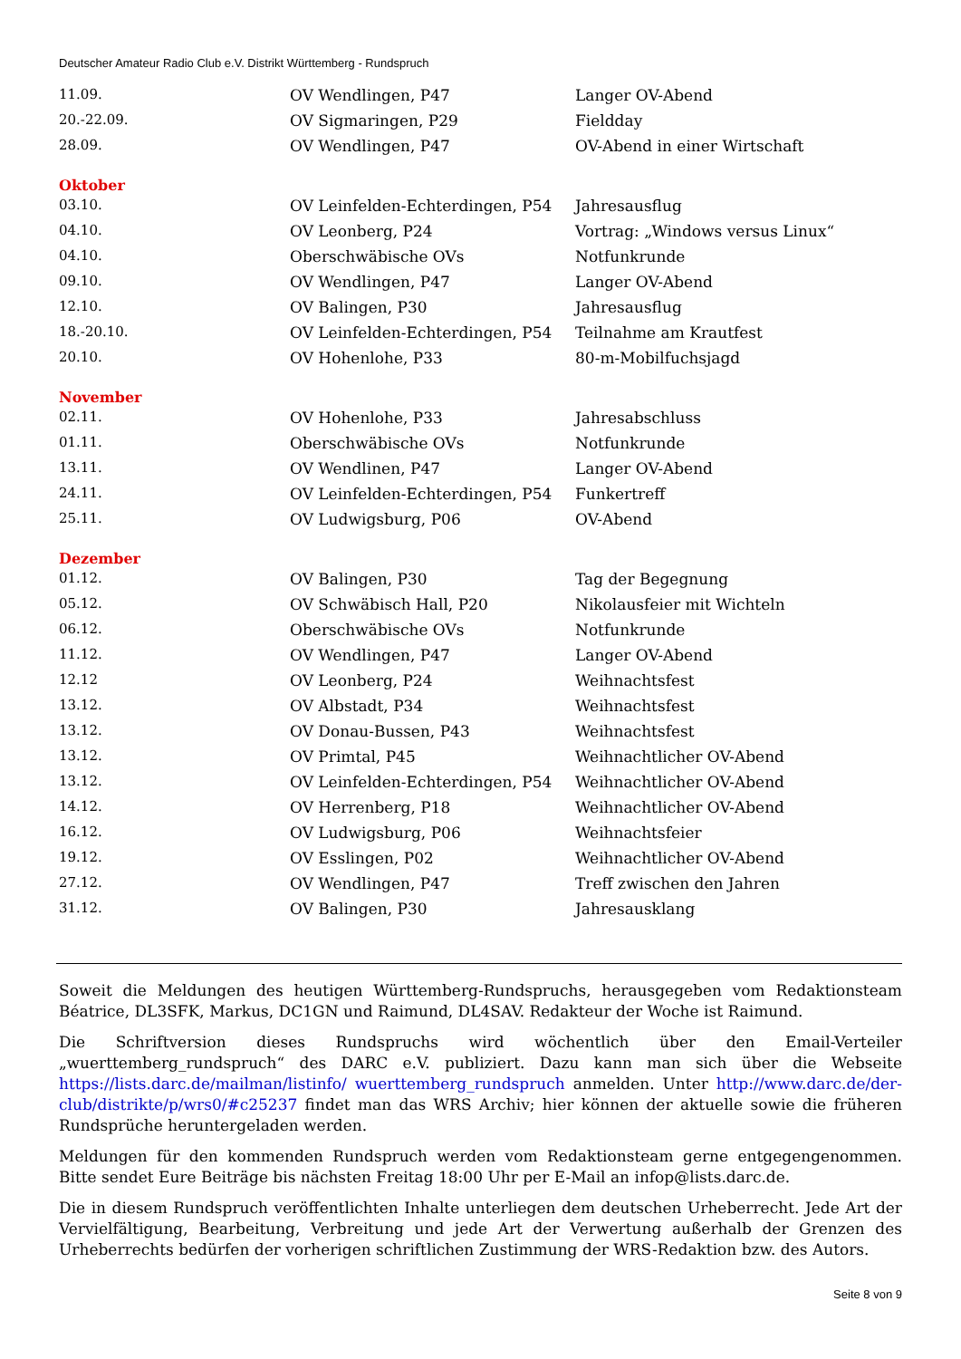Deutscher Amateur Radio Club e.V. Distrikt Württemberg - Rundspruch
| 11.09. | OV Wendlingen, P47 | Langer OV-Abend |
| 20.-22.09. | OV Sigmaringen, P29 | Fieldday |
| 28.09. | OV Wendlingen, P47 | OV-Abend in einer Wirtschaft |
| Oktober | | |
| 03.10. | OV Leinfelden-Echterdingen, P54 | Jahresausflug |
| 04.10. | OV Leonberg, P24 | Vortrag: „Windows versus Linux“ |
| 04.10. | Oberschwäbische OVs | Notfunkrunde |
| 09.10. | OV Wendlingen, P47 | Langer OV-Abend |
| 12.10. | OV Balingen, P30 | Jahresausflug |
| 18.-20.10. | OV Leinfelden-Echterdingen, P54 | Teilnahme am Krautfest |
| 20.10. | OV Hohenlohe, P33 | 80-m-Mobilfuchsjagd |
| November | | |
| 02.11. | OV Hohenlohe, P33 | Jahresabschluss |
| 01.11. | Oberschwäbische OVs | Notfunkrunde |
| 13.11. | OV Wendlinen, P47 | Langer OV-Abend |
| 24.11. | OV Leinfelden-Echterdingen, P54 | Funkertreff |
| 25.11. | OV Ludwigsburg, P06 | OV-Abend |
| Dezember | | |
| 01.12. | OV Balingen, P30 | Tag der Begegnung |
| 05.12. | OV Schwäbisch Hall, P20 | Nikolausfeier mit Wichteln |
| 06.12. | Oberschwäbische OVs | Notfunkrunde |
| 11.12. | OV Wendlingen, P47 | Langer OV-Abend |
| 12.12 | OV Leonberg, P24 | Weihnachtsfest |
| 13.12. | OV Albstadt, P34 | Weihnachtsfest |
| 13.12. | OV Donau-Bussen, P43 | Weihnachtsfest |
| 13.12. | OV Primtal, P45 | Weihnachtlicher OV-Abend |
| 13.12. | OV Leinfelden-Echterdingen, P54 | Weihnachtlicher OV-Abend |
| 14.12. | OV Herrenberg, P18 | Weihnachtlicher OV-Abend |
| 16.12. | OV Ludwigsburg, P06 | Weihnachtsfeier |
| 19.12. | OV Esslingen, P02 | Weihnachtlicher OV-Abend |
| 27.12. | OV Wendlingen, P47 | Treff zwischen den Jahren |
| 31.12. | OV Balingen, P30 | Jahresausklang |
Soweit die Meldungen des heutigen Württemberg-Rundspruchs, herausgegeben vom Redaktionsteam Béatrice, DL3SFK, Markus, DC1GN und Raimund, DL4SAV. Redakteur der Woche ist Raimund.
Die Schriftversion dieses Rundspruchs wird wöchentlich über den Email-Verteiler „wuerttemberg_rundspruch“ des DARC e.V. publiziert. Dazu kann man sich über die Webseite https://lists.darc.de/mailman/listinfo/ wuerttemberg_rundspruch anmelden. Unter http://www.darc.de/der-club/distrikte/p/wrs0/#c25237 findet man das WRS Archiv; hier können der aktuelle sowie die früheren Rundsprüche heruntergeladen werden.
Meldungen für den kommenden Rundspruch werden vom Redaktionsteam gerne entgegengenommen. Bitte sendet Eure Beiträge bis nächsten Freitag 18:00 Uhr per E-Mail an infop@lists.darc.de.
Die in diesem Rundspruch veröffentlichten Inhalte unterliegen dem deutschen Urheberrecht. Jede Art der Vervielfältigung, Bearbeitung, Verbreitung und jede Art der Verwertung außerhalb der Grenzen des Urheberrechts bedürfen der vorherigen schriftlichen Zustimmung der WRS-Redaktion bzw. des Autors.
Seite 8 von 9